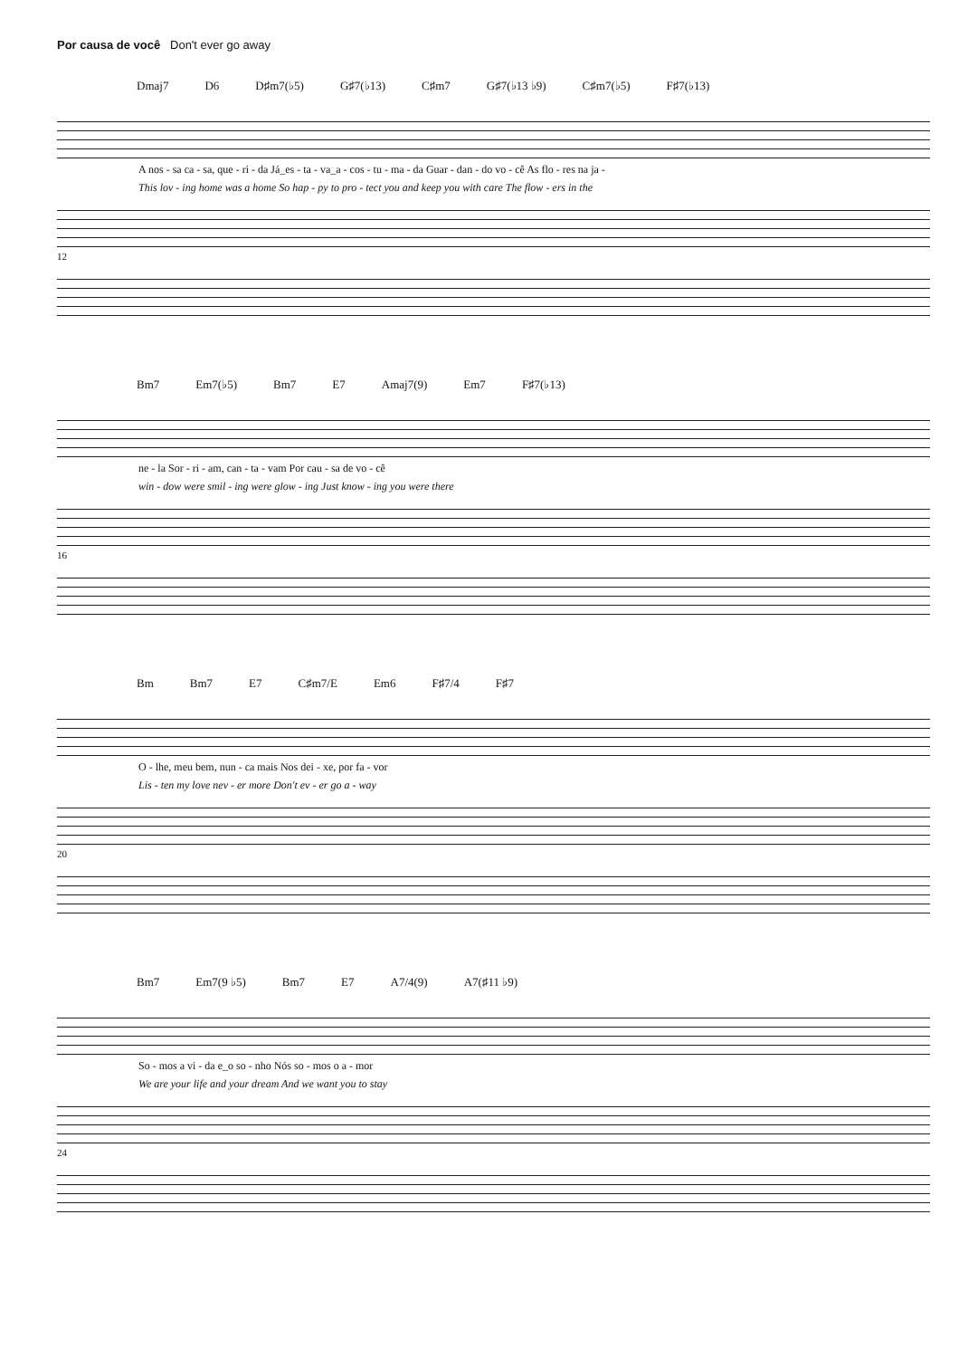Por causa de você Don't ever go away
Dmaj7 D6 D♯m7(♭5) G♯7(♭13) C♯m7 G♯7(♭13 ♭9) C♯m7(♭5) F♯7(♭13)
A nos - sa ca - sa, que - ri - da Já_es - ta - va_a - cos - tu - ma - da Guar - dan - do vo - cê As flo - res na ja -
This lov - ing home was a home So hap - py to pro - tect you and keep you with care The flow - ers in the
12
Bm7 Em7(♭5) Bm7 E7 Amaj7(9) Em7 F♯7(♭13)
ne - la Sor - ri - am, can - ta - vam Por cau - sa de vo - cê
win - dow were smil - ing were glow - ing Just know - ing you were there
16
Bm Bm7 E7 C♯m7/E Em6 F♯7/4 F♯7
O - lhe, meu bem, nun - ca mais Nos dei - xe, por fa - vor
Lis - ten my love nev - er more Don't ev - er go a - way
20
Bm7 Em7(9 ♭5) Bm7 E7 A7/4(9) A7(♯11 ♭9)
So - mos a vi - da e_o so - nho Nós so - mos o a - mor
We are your life and your dream And we want you to stay
24